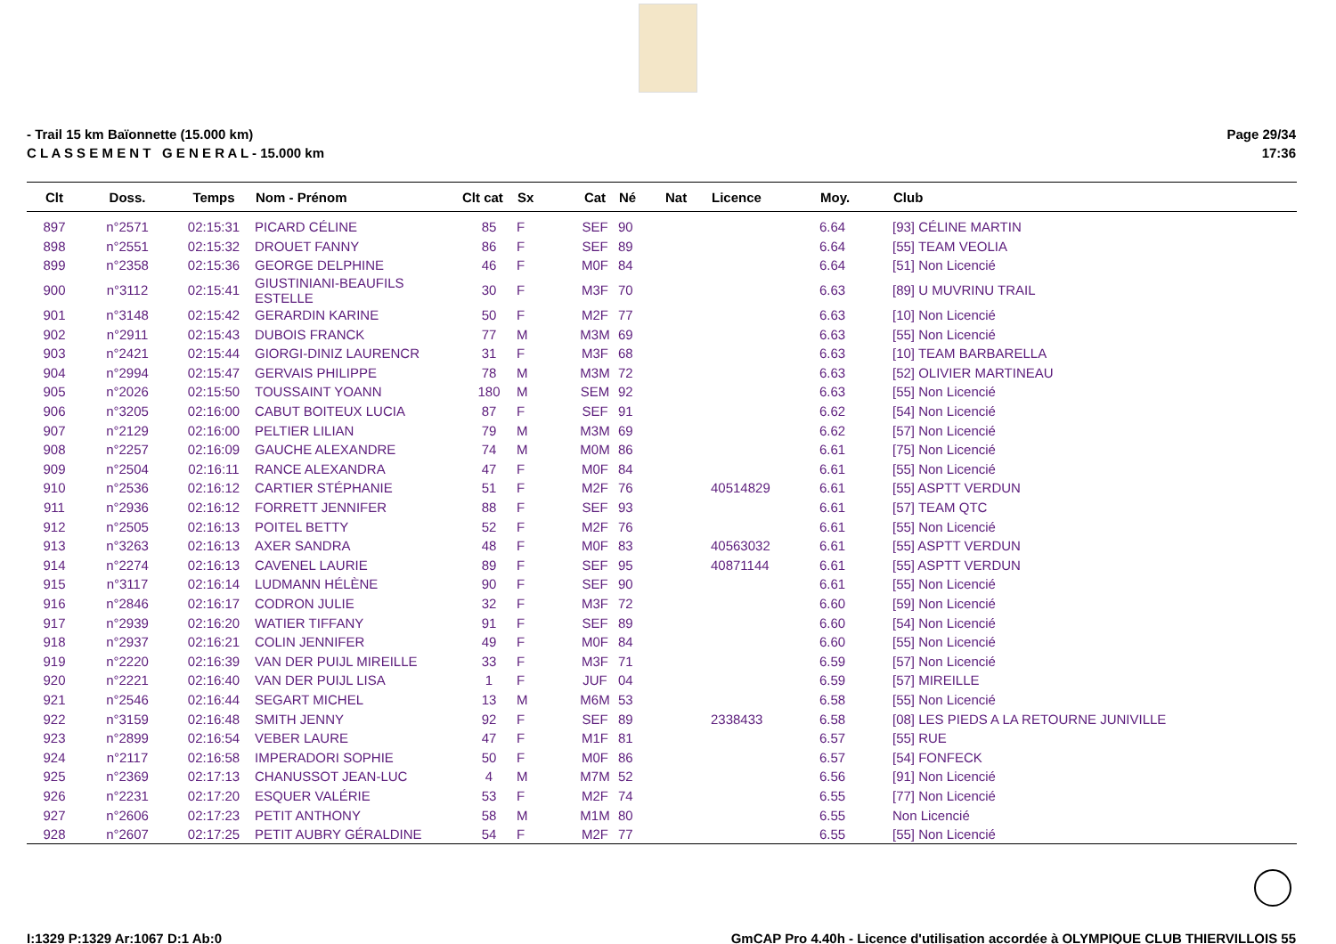- Trail 15 km Baïonnette (15.000 km)
C L A S S E M E N T G E N E R A L - 15.000 km
Page 29/34
17:36
| Clt | Doss. | Temps | Nom - Prénom | Clt cat | Sx | Cat | Né | Nat | Licence | Moy. | Club |
| --- | --- | --- | --- | --- | --- | --- | --- | --- | --- | --- | --- |
| 897 | n°2571 | 02:15:31 | PICARD CÉLINE | 85 | F | SEF | 90 | | | 6.64 | [93] CÉLINE MARTIN |
| 898 | n°2551 | 02:15:32 | DROUET FANNY | 86 | F | SEF | 89 | | | 6.64 | [55] TEAM VEOLIA |
| 899 | n°2358 | 02:15:36 | GEORGE DELPHINE | 46 | F | M0F | 84 | | | 6.64 | [51] Non Licencié |
| 900 | n°3112 | 02:15:41 | GIUSTINIANI-BEAUFILS ESTELLE | 30 | F | M3F | 70 | | | 6.63 | [89] U MUVRINU TRAIL |
| 901 | n°3148 | 02:15:42 | GERARDIN KARINE | 50 | F | M2F | 77 | | | 6.63 | [10] Non Licencié |
| 902 | n°2911 | 02:15:43 | DUBOIS FRANCK | 77 | M | M3M | 69 | | | 6.63 | [55] Non Licencié |
| 903 | n°2421 | 02:15:44 | GIORGI-DINIZ LAURENCR | 31 | F | M3F | 68 | | | 6.63 | [10] TEAM BARBARELLA |
| 904 | n°2994 | 02:15:47 | GERVAIS PHILIPPE | 78 | M | M3M | 72 | | | 6.63 | [52] OLIVIER MARTINEAU |
| 905 | n°2026 | 02:15:50 | TOUSSAINT YOANN | 180 | M | SEM | 92 | | | 6.63 | [55] Non Licencié |
| 906 | n°3205 | 02:16:00 | CABUT BOITEUX LUCIA | 87 | F | SEF | 91 | | | 6.62 | [54] Non Licencié |
| 907 | n°2129 | 02:16:00 | PELTIER LILIAN | 79 | M | M3M | 69 | | | 6.62 | [57] Non Licencié |
| 908 | n°2257 | 02:16:09 | GAUCHE ALEXANDRE | 74 | M | M0M | 86 | | | 6.61 | [75] Non Licencié |
| 909 | n°2504 | 02:16:11 | RANCE ALEXANDRA | 47 | F | M0F | 84 | | | 6.61 | [55] Non Licencié |
| 910 | n°2536 | 02:16:12 | CARTIER STÉPHANIE | 51 | F | M2F | 76 | | 40514829 | 6.61 | [55] ASPTT VERDUN |
| 911 | n°2936 | 02:16:12 | FORRETT JENNIFER | 88 | F | SEF | 93 | | | 6.61 | [57] TEAM QTC |
| 912 | n°2505 | 02:16:13 | POITEL BETTY | 52 | F | M2F | 76 | | | 6.61 | [55] Non Licencié |
| 913 | n°3263 | 02:16:13 | AXER SANDRA | 48 | F | M0F | 83 | | 40563032 | 6.61 | [55] ASPTT VERDUN |
| 914 | n°2274 | 02:16:13 | CAVENEL LAURIE | 89 | F | SEF | 95 | | 40871144 | 6.61 | [55] ASPTT VERDUN |
| 915 | n°3117 | 02:16:14 | LUDMANN HÉLÈNE | 90 | F | SEF | 90 | | | 6.61 | [55] Non Licencié |
| 916 | n°2846 | 02:16:17 | CODRON JULIE | 32 | F | M3F | 72 | | | 6.60 | [59] Non Licencié |
| 917 | n°2939 | 02:16:20 | WATIER TIFFANY | 91 | F | SEF | 89 | | | 6.60 | [54] Non Licencié |
| 918 | n°2937 | 02:16:21 | COLIN JENNIFER | 49 | F | M0F | 84 | | | 6.60 | [55] Non Licencié |
| 919 | n°2220 | 02:16:39 | VAN DER PUIJL MIREILLE | 33 | F | M3F | 71 | | | 6.59 | [57] Non Licencié |
| 920 | n°2221 | 02:16:40 | VAN DER PUIJL LISA | 1 | F | JUF | 04 | | | 6.59 | [57] MIREILLE |
| 921 | n°2546 | 02:16:44 | SEGART MICHEL | 13 | M | M6M | 53 | | | 6.58 | [55] Non Licencié |
| 922 | n°3159 | 02:16:48 | SMITH JENNY | 92 | F | SEF | 89 | | 2338433 | 6.58 | [08] LES PIEDS A LA RETOURNE JUNIVILLE |
| 923 | n°2899 | 02:16:54 | VEBER LAURE | 47 | F | M1F | 81 | | | 6.57 | [55] RUE |
| 924 | n°2117 | 02:16:58 | IMPERADORI SOPHIE | 50 | F | M0F | 86 | | | 6.57 | [54] FONFECK |
| 925 | n°2369 | 02:17:13 | CHANUSSOT JEAN-LUC | 4 | M | M7M | 52 | | | 6.56 | [91] Non Licencié |
| 926 | n°2231 | 02:17:20 | ESQUER VALÉRIE | 53 | F | M2F | 74 | | | 6.55 | [77] Non Licencié |
| 927 | n°2606 | 02:17:23 | PETIT ANTHONY | 58 | M | M1M | 80 | | | 6.55 | Non Licencié |
| 928 | n°2607 | 02:17:25 | PETIT AUBRY GÉRALDINE | 54 | F | M2F | 77 | | | 6.55 | [55] Non Licencié |
I:1329 P:1329 Ar:1067 D:1 Ab:0 GmCAP Pro 4.40h - Licence d'utilisation accordée à OLYMPIQUE CLUB THIERVILLOIS 55